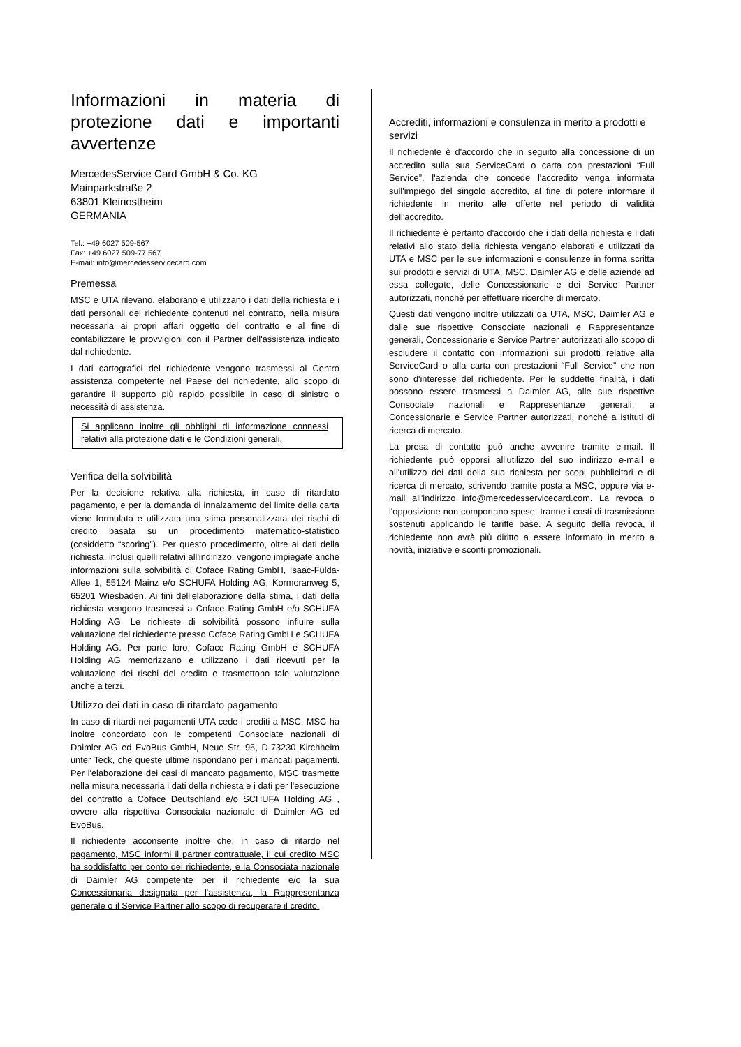Informazioni in materia di protezione dati e importanti avvertenze
MercedesService Card GmbH & Co. KG
Mainparkstraße 2
63801 Kleinostheim
GERMANIA
Tel.: +49 6027 509-567
Fax: +49 6027 509-77 567
E-mail: info@mercedesservicecard.com
Premessa
MSC e UTA rilevano, elaborano e utilizzano i dati della richiesta e i dati personali del richiedente contenuti nel contratto, nella misura necessaria ai propri affari oggetto del contratto e al fine di contabilizzare le provvigioni con il Partner dell'assistenza indicato dal richiedente.
I dati cartografici del richiedente vengono trasmessi al Centro assistenza competente nel Paese del richiedente, allo scopo di garantire il supporto più rapido possibile in caso di sinistro o necessità di assistenza.
Si applicano inoltre gli obblighi di informazione connessi relativi alla protezione dati e le Condizioni generali.
Verifica della solvibilità
Per la decisione relativa alla richiesta, in caso di ritardato pagamento, e per la domanda di innalzamento del limite della carta viene formulata e utilizzata una stima personalizzata dei rischi di credito basata su un procedimento matematico-statistico (cosiddetto “scoring”). Per questo procedimento, oltre ai dati della richiesta, inclusi quelli relativi all'indirizzo, vengono impiegate anche informazioni sulla solvibilità di Coface Rating GmbH, Isaac-Fulda-Allee 1, 55124 Mainz e/o SCHUFA Holding AG, Kormoranweg 5, 65201 Wiesbaden. Ai fini dell'elaborazione della stima, i dati della richiesta vengono trasmessi a Coface Rating GmbH e/o SCHUFA Holding AG. Le richieste di solvibilità possono influire sulla valutazione del richiedente presso Coface Rating GmbH e SCHUFA Holding AG. Per parte loro, Coface Rating GmbH e SCHUFA Holding AG memorizzano e utilizzano i dati ricevuti per la valutazione dei rischi del credito e trasmettono tale valutazione anche a terzi.
Utilizzo dei dati in caso di ritardato pagamento
In caso di ritardi nei pagamenti UTA cede i crediti a MSC. MSC ha inoltre concordato con le competenti Consociate nazionali di Daimler AG ed EvoBus GmbH, Neue Str. 95, D-73230 Kirchheim unter Teck, che queste ultime rispondano per i mancati pagamenti. Per l'elaborazione dei casi di mancato pagamento, MSC trasmette nella misura necessaria i dati della richiesta e i dati per l'esecuzione del contratto a Coface Deutschland e/o SCHUFA Holding AG , ovvero alla rispettiva Consociata nazionale di Daimler AG ed EvoBus.
Il richiedente acconsente inoltre che, in caso di ritardo nel pagamento, MSC informi il partner contrattuale, il cui credito MSC ha soddisfatto per conto del richiedente, e la Consociata nazionale di Daimler AG competente per il richiedente e/o la sua Concessionaria designata per l'assistenza, la Rappresentanza generale o il Service Partner allo scopo di recuperare il credito.
Accrediti, informazioni e consulenza in merito a prodotti e servizi
Il richiedente è d'accordo che in seguito alla concessione di un accredito sulla sua ServiceCard o carta con prestazioni “Full Service”, l'azienda che concede l'accredito venga informata sull'impiego del singolo accredito, al fine di potere informare il richiedente in merito alle offerte nel periodo di validità dell'accredito.
Il richiedente è pertanto d'accordo che i dati della richiesta e i dati relativi allo stato della richiesta vengano elaborati e utilizzati da UTA e MSC per le sue informazioni e consulenze in forma scritta sui prodotti e servizi di UTA, MSC, Daimler AG e delle aziende ad essa collegate, delle Concessionarie e dei Service Partner autorizzati, nonché per effettuare ricerche di mercato.
Questi dati vengono inoltre utilizzati da UTA, MSC, Daimler AG e dalle sue rispettive Consociate nazionali e Rappresentanze generali, Concessionarie e Service Partner autorizzati allo scopo di escludere il contatto con informazioni sui prodotti relative alla ServiceCard o alla carta con prestazioni “Full Service” che non sono d'interesse del richiedente. Per le suddette finalità, i dati possono essere trasmessi a Daimler AG, alle sue rispettive Consociate nazionali e Rappresentanze generali, a Concessionarie e Service Partner autorizzati, nonché a istituti di ricerca di mercato.
La presa di contatto può anche avvenire tramite e-mail. Il richiedente può opporsi all'utilizzo del suo indirizzo e-mail e all'utilizzo dei dati della sua richiesta per scopi pubblicitari e di ricerca di mercato, scrivendo tramite posta a MSC, oppure via e-mail all'indirizzo info@mercedesservicecard.com. La revoca o l'opposizione non comportano spese, tranne i costi di trasmissione sostenuti applicando le tariffe base. A seguito della revoca, il richiedente non avrà più diritto a essere informato in merito a novità, iniziative e sconti promozionali.